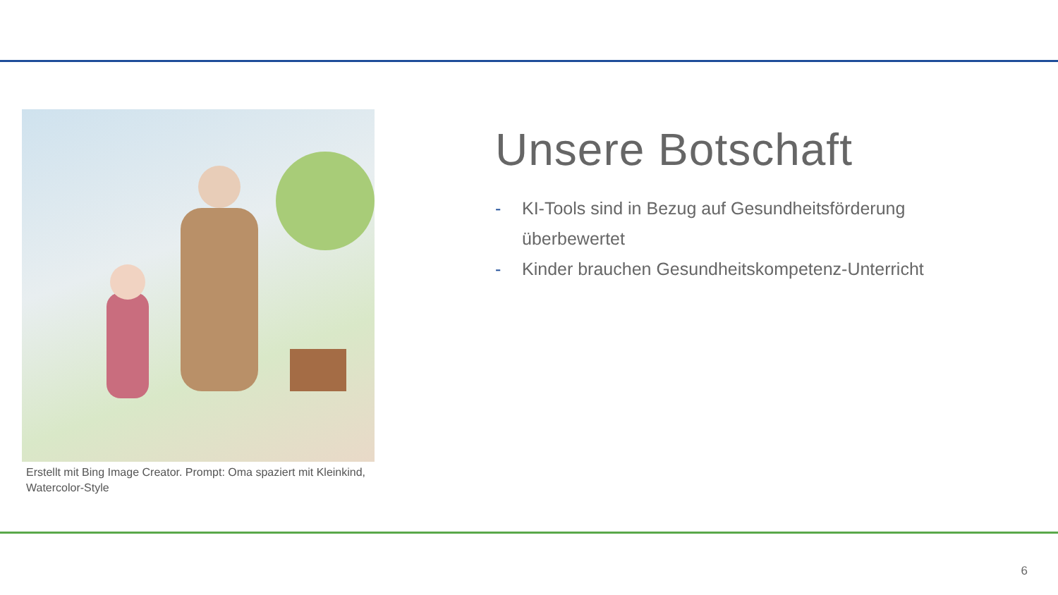Erstellt mit Bing Image Creator. Prompt: Oma spaziert mit Kleinkind, Watercolor-Style
Unsere Botschaft
- KI-Tools sind in Bezug auf Gesundheitsförderung
überbewertet
- Kinder brauchen Gesundheitskompetenz-Unterricht
6